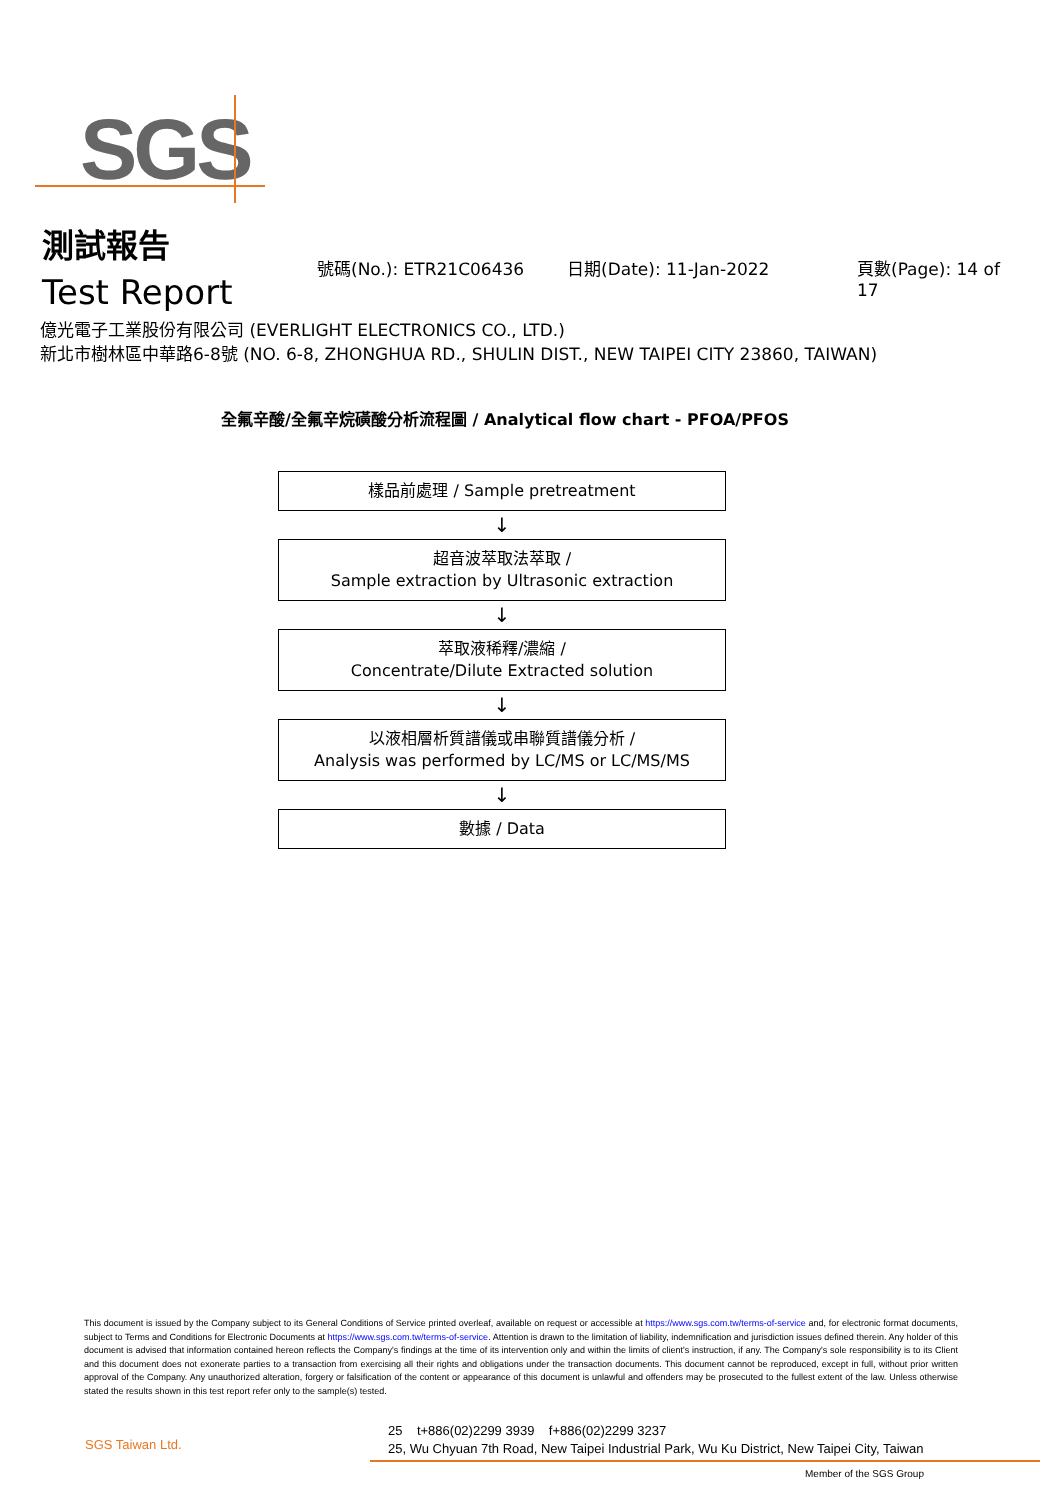SGS
測試報告
Test Report
號碼(No.): ETR21C06436 日期(Date): 11-Jan-2022 頁數(Page): 14 of 17
億光電子工業股份有限公司 (EVERLIGHT ELECTRONICS CO., LTD.)
新北市樹林區中華路6-8號 (NO. 6-8, ZHONGHUA RD., SHULIN DIST., NEW TAIPEI CITY 23860, TAIWAN)
全氟辛酸/全氟辛烷磺酸分析流程圖 / Analytical flow chart - PFOA/PFOS
樣品前處理 / Sample pretreatment
↓
超音波萃取法萃取 /
Sample extraction by Ultrasonic extraction
↓
萃取液稀釋/濃縮 /
Concentrate/Dilute Extracted solution
↓
以液相層析質譜儀或串聯質譜儀分析 /
Analysis was performed by LC/MS or LC/MS/MS
↓
數據 / Data
This document is issued by the Company subject to its General Conditions of Service printed overleaf, available on request or accessible at https://www.sgs.com.tw/terms-of-service and, for electronic format documents, subject to Terms and Conditions for Electronic Documents at https://www.sgs.com.tw/terms-of-service. Attention is drawn to the limitation of liability, indemnification and jurisdiction issues defined therein. Any holder of this document is advised that information contained hereon reflects the Company's findings at the time of its intervention only and within the limits of client's instruction, if any. The Company's sole responsibility is to its Client and this document does not exonerate parties to a transaction from exercising all their rights and obligations under the transaction documents. This document cannot be reproduced, except in full, without prior written approval of the Company. Any unauthorized alteration, forgery or falsification of the content or appearance of this document is unlawful and offenders may be prosecuted to the fullest extent of the law. Unless otherwise stated the results shown in this test report refer only to the sample(s) tested.
SGS Taiwan Ltd.
25 t+886(02)2299 3939 f+886(02)2299 3237
25, Wu Chyuan 7th Road, New Taipei Industrial Park, Wu Ku District, New Taipei City, Taiwan
Member of the SGS Group